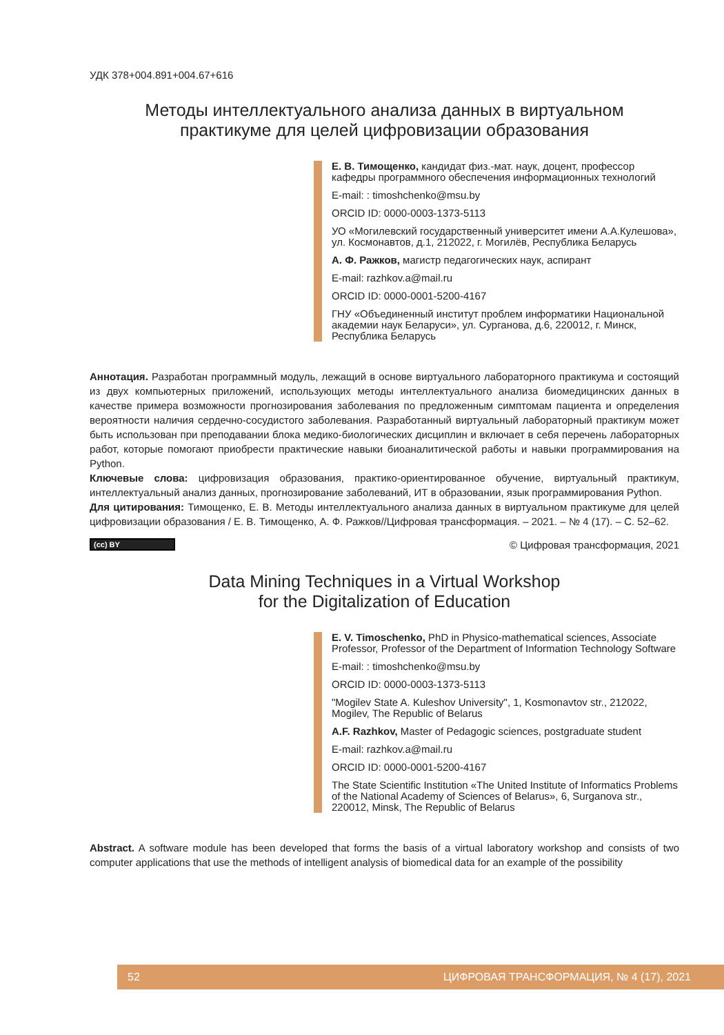УДК 378+004.891+004.67+616
Методы интеллектуального анализа данных в виртуальном
практикуме для целей цифровизации образования
Е. В. Тимощенко, кандидат физ.-мат. наук, доцент, профессор кафедры программного обеспечения информационных технологий
E-mail: : timoshchenko@msu.by
ORCID ID: 0000-0003-1373-5113
УО «Могилевский государственный университет имени А.А.Кулешова», ул. Космонавтов, д.1, 212022, г. Могилёв, Республика Беларусь
А. Ф. Ражков, магистр педагогических наук, аспирант
E-mail: razhkov.a@mail.ru
ORCID ID: 0000-0001-5200-4167
ГНУ «Объединенный институт проблем информатики Национальной академии наук Беларуси», ул. Сурганова, д.6, 220012, г. Минск, Республика Беларусь
Аннотация. Разработан программный модуль, лежащий в основе виртуального лабораторного практикума и состоящий из двух компьютерных приложений, использующих методы интеллектуального анализа биомедицинских данных в качестве примера возможности прогнозирования заболевания по предложенным симптомам пациента и определения вероятности наличия сердечно-сосудистого заболевания. Разработанный виртуальный лабораторный практикум может быть использован при преподавании блока медико-биологических дисциплин и включает в себя перечень лабораторных работ, которые помогают приобрести практические навыки биоаналитической работы и навыки программирования на Python.
Ключевые слова: цифровизация образования, практико-ориентированное обучение, виртуальный практикум, интеллектуальный анализ данных, прогнозирование заболеваний, ИТ в образовании, язык программирования Python.
Для цитирования: Тимощенко, Е. В. Методы интеллектуального анализа данных в виртуальном практикуме для целей цифровизации образования / Е. В. Тимощенко, А. Ф. Ражков//Цифровая трансформация. – 2021. – № 4 (17). – С. 52–62.
(cc) BY © Цифровая трансформация, 2021
Data Mining Techniques in a Virtual Workshop
for the Digitalization of Education
E. V. Timoschenko, PhD in Physico-mathematical sciences, Associate Professor, Professor of the Department of Information Technology Software
E-mail: : timoshchenko@msu.by
ORCID ID: 0000-0003-1373-5113
"Mogilev State A. Kuleshov University", 1, Kosmonavtov str., 212022, Mogilev, The Republic of Belarus
A.F. Razhkov, Master of Pedagogic sciences, postgraduate student
E-mail: razhkov.a@mail.ru
ORCID ID: 0000-0001-5200-4167
The State Scientific Institution «The United Institute of Informatics Problems of the National Academy of Sciences of Belarus», 6, Surganova str., 220012, Minsk, The Republic of Belarus
Abstract. A software module has been developed that forms the basis of a virtual laboratory workshop and consists of two computer applications that use the methods of intelligent analysis of biomedical data for an example of the possibility
52 ЦИФРОВАЯ ТРАНСФОРМАЦИЯ, № 4 (17), 2021